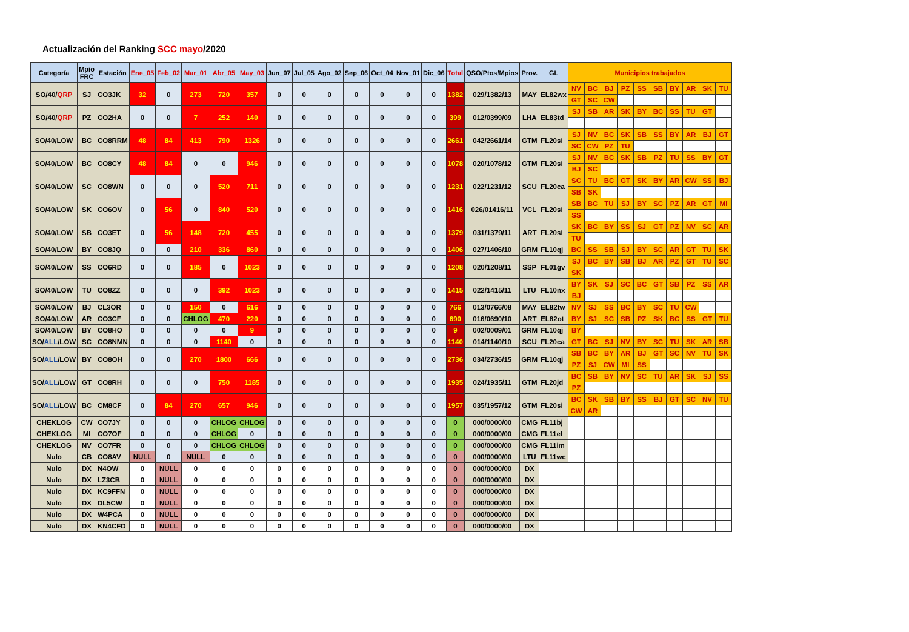Actualización del Ranking SCC mayo/2020
| Categoría | Mpio FRC | Estación | Ene_05 | Feb_02 | Mar_01 | Abr_05 | May_03 | Jun_07 | Jul_05 | Ago_02 | Sep_06 | Oct_04 | Nov_01 | Dic_06 | Total | QSO/Ptos/Mpios | Prov. | GL | Municipios trabajados | | | | | | | | | |
| --- | --- | --- | --- | --- | --- | --- | --- | --- | --- | --- | --- | --- | --- | --- | --- | --- | --- | --- | --- | --- | --- | --- | --- | --- | --- | --- | --- | --- |
| SO/40/ QRP | SJ | CO3JK | 32 | 0 | 273 | 720 | 357 | 0 | 0 | 0 | 0 | 0 | 0 | 0 | 1382 | 029/1382/13 | MAY | EL82wx | NV | BC | BJ | PZ | SS | SB | BY | AR | SK | TU |
| | | | | | | | | | | | | | | | | | | | GT | SC | CW | | | | | | | |
| SO/40/ QRP | PZ | CO2HA | 0 | 0 | 7 | 252 | 140 | 0 | 0 | 0 | 0 | 0 | 0 | 0 | 399 | 012/0399/09 | LHA | EL83td | SJ | SB | AR | SK | BY | BC | SS | TU | GT | |
| SO/40/LOW | BC | CO8RRM | 48 | 84 | 413 | 790 | 1326 | 0 | 0 | 0 | 0 | 0 | 0 | 0 | 2661 | 042/2661/14 | GTM | FL20si | SJ | NV | BC | SK | SB | SS | BY | AR | BJ | GT |
| | | | | | | | | | | | | | | | | | | | SC | CW | PZ | TU | | | | | | |
| SO/40/LOW | BC | CO8CY | 48 | 84 | 0 | 0 | 946 | 0 | 0 | 0 | 0 | 0 | 0 | 0 | 1078 | 020/1078/12 | GTM | FL20si | SJ | NV | BC | SK | SB | PZ | TU | SS | BY | GT |
| | | | | | | | | | | | | | | | | | | | BJ | SC | | | | | | | | |
| SO/40/LOW | SC | CO8WN | 0 | 0 | 0 | 520 | 711 | 0 | 0 | 0 | 0 | 0 | 0 | 0 | 1231 | 022/1231/12 | SCU | FL20ca | SC | TU | BC | GT | SK | BY | AR | CW | SS | BJ |
| | | | | | | | | | | | | | | | | | | | SB | SK | | | | | | | | |
| SO/40/LOW | SK | CO6OV | 0 | 56 | 0 | 840 | 520 | 0 | 0 | 0 | 0 | 0 | 0 | 0 | 1416 | 026/01416/11 | VCL | FL20si | SB | BC | TU | SJ | BY | SC | PZ | AR | GT | MI |
| | | | | | | | | | | | | | | | | | | | SS | | | | | | | | | |
| SO/40/LOW | SB | CO3ET | 0 | 56 | 148 | 720 | 455 | 0 | 0 | 0 | 0 | 0 | 0 | 0 | 1379 | 031/1379/11 | ART | FL20si | SK | BC | BY | SS | SJ | GT | PZ | NV | SC | AR |
| | | | | | | | | | | | | | | | | | | | TU | | | | | | | | | |
| SO/40/LOW | BY | CO8JQ | 0 | 0 | 210 | 336 | 860 | 0 | 0 | 0 | 0 | 0 | 0 | 0 | 1406 | 027/1406/10 | GRM | FL10qj | BC | SS | SB | SJ | BY | SC | AR | GT | TU | SK |
| SO/40/LOW | SS | CO6RD | 0 | 0 | 185 | 0 | 1023 | 0 | 0 | 0 | 0 | 0 | 0 | 0 | 1208 | 020/1208/11 | SSP | FL01gv | SJ | BC | BY | SB | BJ | AR | PZ | GT | TU | SC |
| | | | | | | | | | | | | | | | | | | | SK | | | | | | | | | |
| SO/40/LOW | TU | CO8ZZ | 0 | 0 | 0 | 392 | 1023 | 0 | 0 | 0 | 0 | 0 | 0 | 0 | 1415 | 022/1415/11 | LTU | FL10nx | BY | SK | SJ | SC | BC | GT | SB | PZ | SS | AR |
| | | | | | | | | | | | | | | | | | | | BJ | | | | | | | | | |
| SO/40/LOW | BJ | CL3OR | 0 | 0 | 150 | 0 | 616 | 0 | 0 | 0 | 0 | 0 | 0 | 0 | 766 | 013/0766/08 | MAY | EL82tw | NV | SJ | SS | BC | BY | SC | TU | CW | | |
| SO/40/LOW | AR | CO3CF | 0 | 0 | CHLOG | 470 | 220 | 0 | 0 | 0 | 0 | 0 | 0 | 0 | 690 | 016/0690/10 | ART | EL82ot | BY | SJ | SC | SB | PZ | SK | BC | SS | GT | TU |
| SO/40/LOW | BY | CO8HO | 0 | 0 | 0 | 0 | 9 | 0 | 0 | 0 | 0 | 0 | 0 | 0 | 9 | 002/0009/01 | GRM | FL10qj | BY | | | | | | | | | |
| SO/ ALL /LOW | SC | CO8NMN | 0 | 0 | 0 | 1140 | 0 | 0 | 0 | 0 | 0 | 0 | 0 | 0 | 1140 | 014/1140/10 | SCU | FL20ca | GT | BC | SJ | NV | BY | SC | TU | SK | AR | SB |
| SO/ ALL /LOW | BY | CO8OH | 0 | 0 | 270 | 1800 | 666 | 0 | 0 | 0 | 0 | 0 | 0 | 0 | 2736 | 034/2736/15 | GRM | FL10qj | SB | BC | BY | AR | BJ | GT | SC | NV | TU | SK |
| | | | | | | | | | | | | | | | | | | | PZ | SJ | CW | MI | SS | | | | | |
| SO/ ALL /LOW | GT | CO8RH | 0 | 0 | 0 | 750 | 1185 | 0 | 0 | 0 | 0 | 0 | 0 | 0 | 1935 | 024/1935/11 | GTM | FL20jd | BC | SB | BY | NV | SC | TU | AR | SK | SJ | SS |
| | | | | | | | | | | | | | | | | | | | PZ | | | | | | | | | |
| SO/ ALL /LOW | BC | CM8CF | 0 | 84 | 270 | 657 | 946 | 0 | 0 | 0 | 0 | 0 | 0 | 0 | 1957 | 035/1957/12 | GTM | FL20si | BC | SK | SB | BY | SS | BJ | GT | SC | NV | TU |
| | | | | | | | | | | | | | | | | | | | CW | AR | | | | | | | | |
| CHEKLOG | CW | CO7JY | 0 | 0 | 0 | CHLOG | CHLOG | 0 | 0 | 0 | 0 | 0 | 0 | 0 | 0 | 000/0000/00 | CMG | FL11bj | | | | | | | | | | |
| CHEKLOG | MI | CO7OF | 0 | 0 | 0 | CHLOG | 0 | 0 | 0 | 0 | 0 | 0 | 0 | 0 | 0 | 000/0000/00 | CMG | FL11el | | | | | | | | | | |
| CHEKLOG | NV | CO7FR | 0 | 0 | 0 | CHLOG | CHLOG | 0 | 0 | 0 | 0 | 0 | 0 | 0 | 0 | 000/0000/00 | CMG | FL11im | | | | | | | | | | |
| Nulo | CB | CO8AV | NULL | 0 | NULL | 0 | 0 | 0 | 0 | 0 | 0 | 0 | 0 | 0 | 0 | 000/0000/00 | LTU | FL11wc | | | | | | | | | | |
| Nulo | DX | N4OW | 0 | NULL | 0 | 0 | 0 | 0 | 0 | 0 | 0 | 0 | 0 | 0 | 0 | 000/0000/00 | DX | | | | | | | | | | | |
| Nulo | DX | LZ3CB | 0 | NULL | 0 | 0 | 0 | 0 | 0 | 0 | 0 | 0 | 0 | 0 | 0 | 000/0000/00 | DX | | | | | | | | | | | |
| Nulo | DX | KC9FFN | 0 | NULL | 0 | 0 | 0 | 0 | 0 | 0 | 0 | 0 | 0 | 0 | 0 | 000/0000/00 | DX | | | | | | | | | | | |
| Nulo | DX | DL5CW | 0 | NULL | 0 | 0 | 0 | 0 | 0 | 0 | 0 | 0 | 0 | 0 | 0 | 000/0000/00 | DX | | | | | | | | | | | |
| Nulo | DX | W4PCA | 0 | NULL | 0 | 0 | 0 | 0 | 0 | 0 | 0 | 0 | 0 | 0 | 0 | 000/0000/00 | DX | | | | | | | | | | | |
| Nulo | DX | KN4CFD | 0 | NULL | 0 | 0 | 0 | 0 | 0 | 0 | 0 | 0 | 0 | 0 | 0 | 000/0000/00 | DX | | | | | | | | | | | |